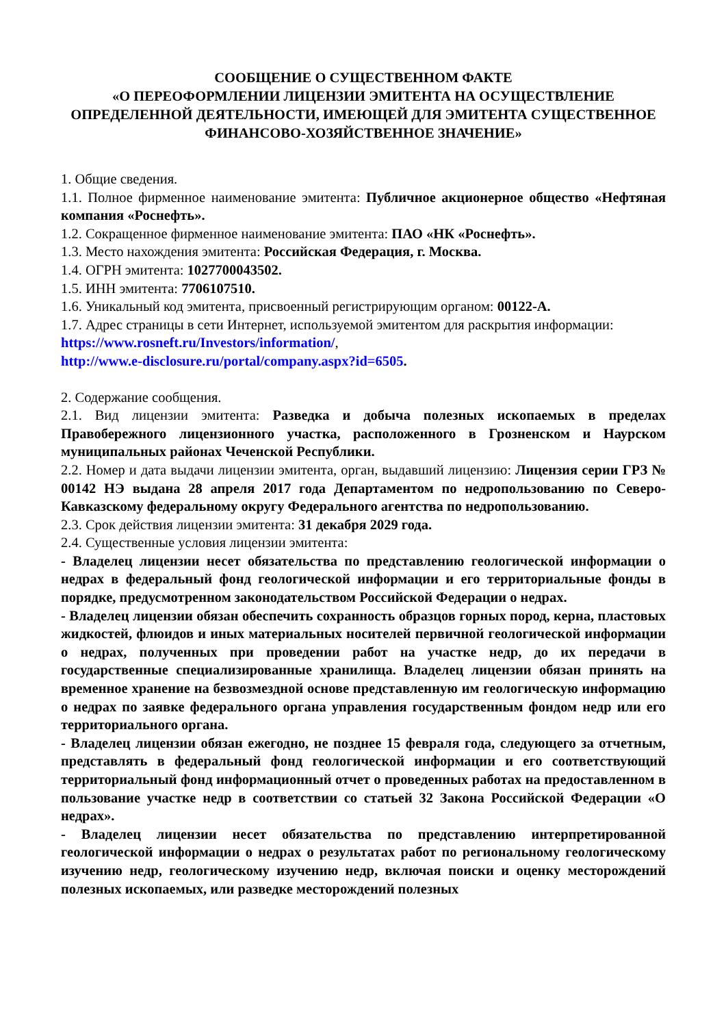СООБЩЕНИЕ О СУЩЕСТВЕННОМ ФАКТЕ
«О ПЕРЕОФОРМЛЕНИИ ЛИЦЕНЗИИ ЭМИТЕНТА НА ОСУЩЕСТВЛЕНИЕ ОПРЕДЕЛЕННОЙ ДЕЯТЕЛЬНОСТИ, ИМЕЮЩЕЙ ДЛЯ ЭМИТЕНТА СУЩЕСТВЕННОЕ ФИНАНСОВО-ХОЗЯЙСТВЕННОЕ ЗНАЧЕНИЕ»
1. Общие сведения.
1.1. Полное фирменное наименование эмитента: Публичное акционерное общество «Нефтяная компания «Роснефть».
1.2. Сокращенное фирменное наименование эмитента: ПАО «НК «Роснефть».
1.3. Место нахождения эмитента: Российская Федерация, г. Москва.
1.4. ОГРН эмитента: 1027700043502.
1.5. ИНН эмитента: 7706107510.
1.6. Уникальный код эмитента, присвоенный регистрирующим органом: 00122-A.
1.7. Адрес страницы в сети Интернет, используемой эмитентом для раскрытия информации:
https://www.rosneft.ru/Investors/information/,
http://www.e-disclosure.ru/portal/company.aspx?id=6505.
2. Содержание сообщения.
2.1. Вид лицензии эмитента: Разведка и добыча полезных ископаемых в пределах Правобережного лицензионного участка, расположенного в Грозненском и Наурском муниципальных районах Чеченской Республики.
2.2. Номер и дата выдачи лицензии эмитента, орган, выдавший лицензию: Лицензия серии ГРЗ № 00142 НЭ выдана 28 апреля 2017 года Департаментом по недропользованию по Северо-Кавказскому федеральному округу Федерального агентства по недропользованию.
2.3. Срок действия лицензии эмитента: 31 декабря 2029 года.
2.4. Существенные условия лицензии эмитента:
- Владелец лицензии несет обязательства по представлению геологической информации о недрах в федеральный фонд геологической информации и его территориальные фонды в порядке, предусмотренном законодательством Российской Федерации о недрах.
- Владелец лицензии обязан обеспечить сохранность образцов горных пород, керна, пластовых жидкостей, флюидов и иных материальных носителей первичной геологической информации о недрах, полученных при проведении работ на участке недр, до их передачи в государственные специализированные хранилища. Владелец лицензии обязан принять на временное хранение на безвозмездной основе представленную им геологическую информацию о недрах по заявке федерального органа управления государственным фондом недр или его территориального органа.
- Владелец лицензии обязан ежегодно, не позднее 15 февраля года, следующего за отчетным, представлять в федеральный фонд геологической информации и его соответствующий территориальный фонд информационный отчет о проведенных работах на предоставленном в пользование участке недр в соответствии со статьей 32 Закона Российской Федерации «О недрах».
- Владелец лицензии несет обязательства по представлению интерпретированной геологической информации о недрах о результатах работ по региональному геологическому изучению недр, геологическому изучению недр, включая поиски и оценку месторождений полезных ископаемых, или разведке месторождений полезных